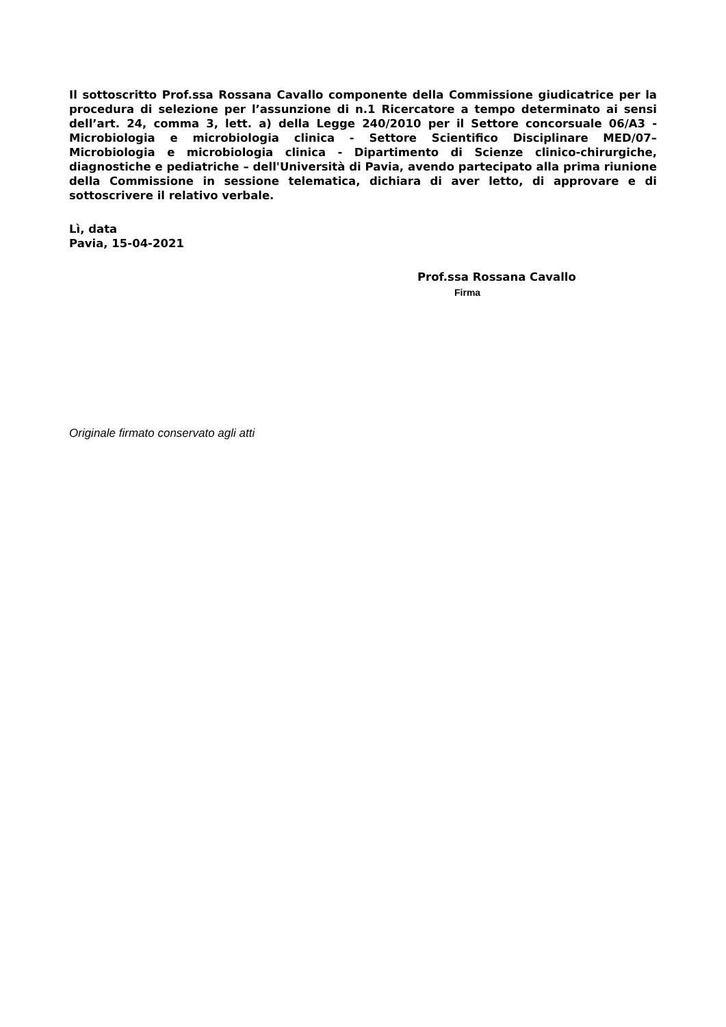Il sottoscritto Prof.ssa Rossana Cavallo componente della Commissione giudicatrice per la procedura di selezione per l’assunzione di n.1 Ricercatore a tempo determinato ai sensi dell’art. 24, comma 3, lett. a) della Legge 240/2010 per il Settore concorsuale 06/A3 - Microbiologia e microbiologia clinica - Settore Scientifico Disciplinare MED/07– Microbiologia e microbiologia clinica - Dipartimento di Scienze clinico-chirurgiche, diagnostiche e pediatriche – dell'Università di Pavia, avendo partecipato alla prima riunione della Commissione in sessione telematica, dichiara di aver letto, di approvare e di sottoscrivere il relativo verbale.
Lì, data
Pavia, 15-04-2021
Prof.ssa Rossana Cavallo
Firma
Originale firmato conservato agli atti